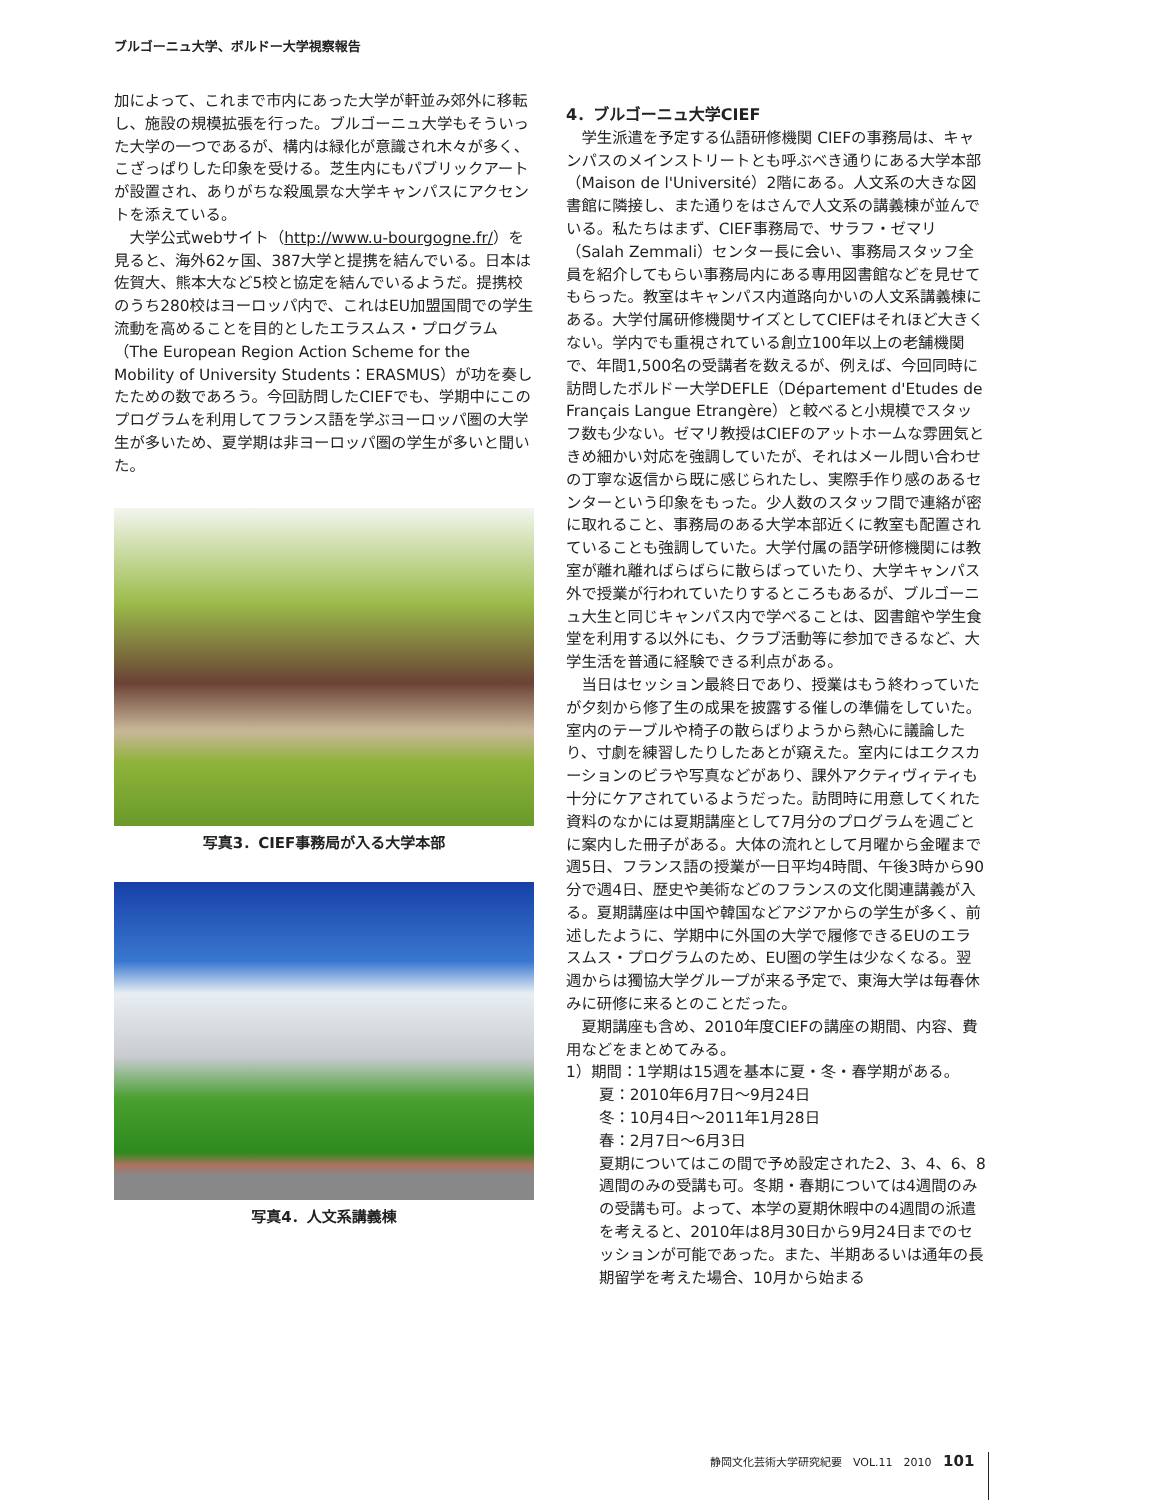ブルゴーニュ大学、ボルドー大学視察報告
加によって、これまで市内にあった大学が軒並み郊外に移転し、施設の規模拡張を行った。ブルゴーニュ大学もそういった大学の一つであるが、構内は緑化が意識され木々が多く、こざっぱりした印象を受ける。芝生内にもパブリックアートが設置され、ありがちな殺風景な大学キャンパスにアクセントを添えている。
大学公式webサイト（http://www.u-bourgogne.fr/）を見ると、海外62ヶ国、387大学と提携を結んでいる。日本は佐賀大、熊本大など5校と協定を結んでいるようだ。提携校のうち280校はヨーロッパ内で、これはEU加盟国間での学生流動を高めることを目的としたエラスムス・プログラム（The European Region Action Scheme for the Mobility of University Students：ERASMUS）が功を奏したための数であろう。今回訪問したCIEFでも、学期中にこのプログラムを利用してフランス語を学ぶヨーロッパ圏の大学生が多いため、夏学期は非ヨーロッパ圏の学生が多いと聞いた。
写真3．CIEF事務局が入る大学本部
写真4．人文系講義棟
4．ブルゴーニュ大学CIEF
学生派遣を予定する仏語研修機関 CIEFの事務局は、キャンパスのメインストリートとも呼ぶべき通りにある大学本部（Maison de l'Université）2階にある。人文系の大きな図書館に隣接し、また通りをはさんで人文系の講義棟が並んでいる。私たちはまず、CIEF事務局で、サラフ・ゼマリ（Salah Zemmali）センター長に会い、事務局スタッフ全員を紹介してもらい事務局内にある専用図書館などを見せてもらった。教室はキャンパス内道路向かいの人文系講義棟にある。大学付属研修機関サイズとしてCIEFはそれほど大きくない。学内でも重視されている創立100年以上の老舗機関で、年間1,500名の受講者を数えるが、例えば、今回同時に訪問したボルドー大学DEFLE（Département d'Etudes de Français Langue Etrangère）と較べると小規模でスタッフ数も少ない。ゼマリ教授はCIEFのアットホームな雰囲気ときめ細かい対応を強調していたが、それはメール問い合わせの丁寧な返信から既に感じられたし、実際手作り感のあるセンターという印象をもった。少人数のスタッフ間で連絡が密に取れること、事務局のある大学本部近くに教室も配置されていることも強調していた。大学付属の語学研修機関には教室が離れ離ればらばらに散らばっていたり、大学キャンパス外で授業が行われていたりするところもあるが、ブルゴーニュ大生と同じキャンパス内で学べることは、図書館や学生食堂を利用する以外にも、クラブ活動等に参加できるなど、大学生活を普通に経験できる利点がある。
当日はセッション最終日であり、授業はもう終わっていたが夕刻から修了生の成果を披露する催しの準備をしていた。室内のテーブルや椅子の散らばりようから熱心に議論したり、寸劇を練習したりしたあとが窺えた。室内にはエクスカーションのビラや写真などがあり、課外アクティヴィティも十分にケアされているようだった。訪問時に用意してくれた資料のなかには夏期講座として7月分のプログラムを週ごとに案内した冊子がある。大体の流れとして月曜から金曜まで週5日、フランス語の授業が一日平均4時間、午後3時から90分で週4日、歴史や美術などのフランスの文化関連講義が入る。夏期講座は中国や韓国などアジアからの学生が多く、前述したように、学期中に外国の大学で履修できるEUのエラスムス・プログラムのため、EU圏の学生は少なくなる。翌週からは獨協大学グループが来る予定で、東海大学は毎春休みに研修に来るとのことだった。
夏期講座も含め、2010年度CIEFの講座の期間、内容、費用などをまとめてみる。
1）期間：1学期は15週を基本に夏・冬・春学期がある。
夏：2010年6月7日〜9月24日
冬：10月4日〜2011年1月28日
春：2月7日〜6月3日
夏期についてはこの間で予め設定された2、3、4、6、8週間のみの受講も可。冬期・春期については4週間のみの受講も可。よって、本学の夏期休暇中の4週間の派遣を考えると、2010年は8月30日から9月24日までのセッションが可能であった。また、半期あるいは通年の長期留学を考えた場合、10月から始まる
静岡文化芸術大学研究紀要　VOL.11　2010 101